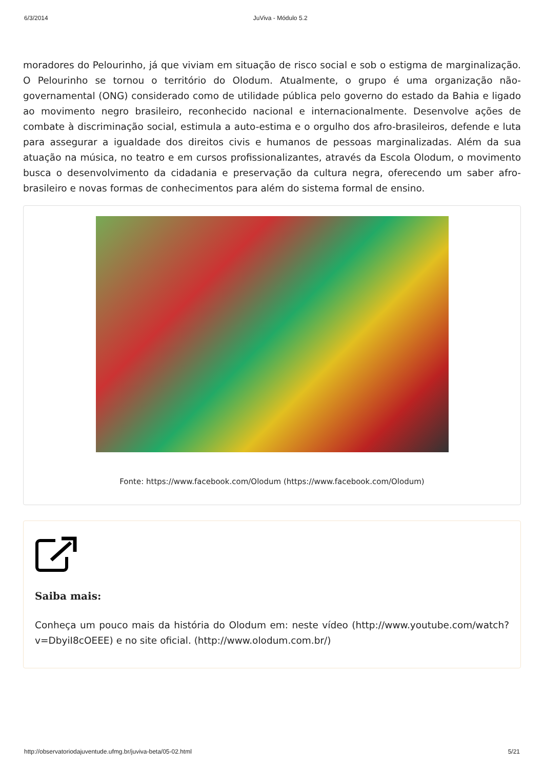6/3/2014 JuViva - Módulo 5.2
moradores do Pelourinho, já que viviam em situação de risco social e sob o estigma de marginalização. O Pelourinho se tornou o território do Olodum. Atualmente, o grupo é uma organização não-governamental (ONG) considerado como de utilidade pública pelo governo do estado da Bahia e ligado ao movimento negro brasileiro, reconhecido nacional e internacionalmente. Desenvolve ações de combate à discriminação social, estimula a auto-estima e o orgulho dos afro-brasileiros, defende e luta para assegurar a igualdade dos direitos civis e humanos de pessoas marginalizadas. Além da sua atuação na música, no teatro e em cursos profissionalizantes, através da Escola Olodum, o movimento busca o desenvolvimento da cidadania e preservação da cultura negra, oferecendo um saber afro-brasileiro e novas formas de conhecimentos para além do sistema formal de ensino.
Fonte: https://www.facebook.com/Olodum (https://www.facebook.com/Olodum)
Saiba mais:
Conheça um pouco mais da história do Olodum em: neste vídeo (http://www.youtube.com/watch?v=DbyiI8cOEEE) e no site oficial. (http://www.olodum.com.br/)
http://observatoriodajuventude.ufmg.br/juviva-beta/05-02.html 5/21